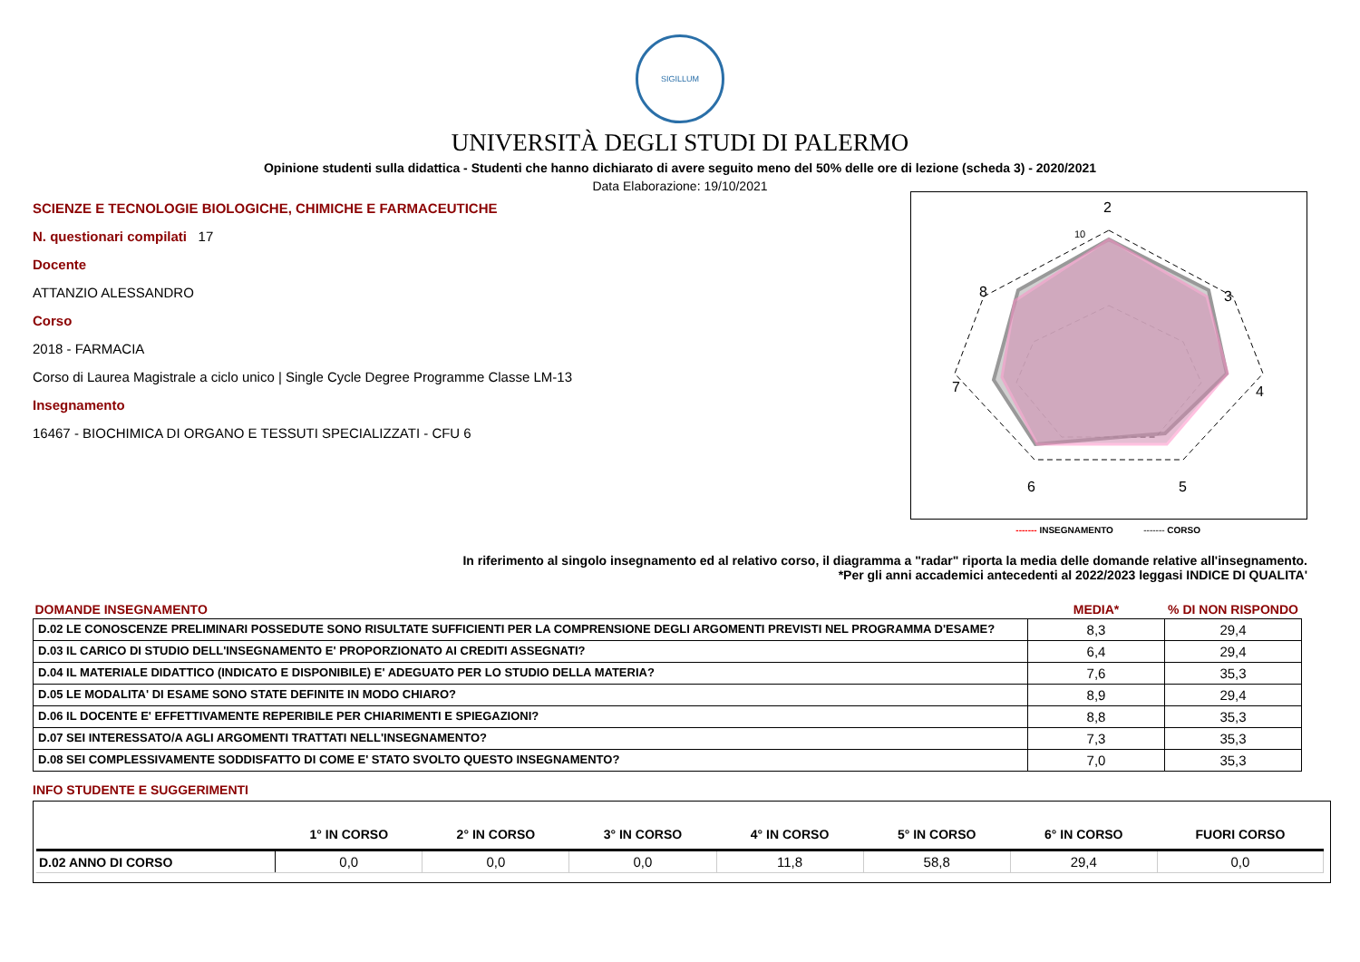SIGILLUM
UNIVERSITÀ DEGLI STUDI DI PALERMO
Opinione studenti sulla didattica - Studenti che hanno dichiarato di avere seguito meno del 50% delle ore di lezione (scheda 3) - 2020/2021
Data Elaborazione: 19/10/2021
SCIENZE E TECNOLOGIE BIOLOGICHE, CHIMICHE E FARMACEUTICHE
N. questionari compilati 17
Docente
ATTANZIO ALESSANDRO
Corso
2018 - FARMACIA
Corso di Laurea Magistrale a ciclo unico | Single Cycle Degree Programme Classe LM-13
Insegnamento
16467 - BIOCHIMICA DI ORGANO E TESSUTI SPECIALIZZATI - CFU 6
2
3
4
5
6
7
8
10
------- INSEGNAMENTO ------- CORSO
In riferimento al singolo insegnamento ed al relativo corso, il diagramma a "radar" riporta la media delle domande relative all'insegnamento.
*Per gli anni accademici antecedenti al 2022/2023 leggasi INDICE DI QUALITA'
| DOMANDE INSEGNAMENTO | MEDIA* | % DI NON RISPONDO |
| --- | --- | --- |
| D.02 LE CONOSCENZE PRELIMINARI POSSEDUTE SONO RISULTATE SUFFICIENTI PER LA COMPRENSIONE DEGLI ARGOMENTI PREVISTI NEL PROGRAMMA D'ESAME? | 8,3 | 29,4 |
| D.03 IL CARICO DI STUDIO DELL'INSEGNAMENTO E' PROPORZIONATO AI CREDITI ASSEGNATI? | 6,4 | 29,4 |
| D.04 IL MATERIALE DIDATTICO (INDICATO E DISPONIBILE) E' ADEGUATO PER LO STUDIO DELLA MATERIA? | 7,6 | 35,3 |
| D.05 LE MODALITA' DI ESAME SONO STATE DEFINITE IN MODO CHIARO? | 8,9 | 29,4 |
| D.06 IL DOCENTE E' EFFETTIVAMENTE REPERIBILE PER CHIARIMENTI E SPIEGAZIONI? | 8,8 | 35,3 |
| D.07 SEI INTERESSATO/A AGLI ARGOMENTI TRATTATI NELL'INSEGNAMENTO? | 7,3 | 35,3 |
| D.08 SEI COMPLESSIVAMENTE SODDISFATTO DI COME E' STATO SVOLTO QUESTO INSEGNAMENTO? | 7,0 | 35,3 |
INFO STUDENTE E SUGGERIMENTI
| | 1° IN CORSO | 2° IN CORSO | 3° IN CORSO | 4° IN CORSO | 5° IN CORSO | 6° IN CORSO | FUORI CORSO |
| --- | --- | --- | --- | --- | --- | --- | --- |
| D.02 ANNO DI CORSO | 0,0 | 0,0 | 0,0 | 11,8 | 58,8 | 29,4 | 0,0 |